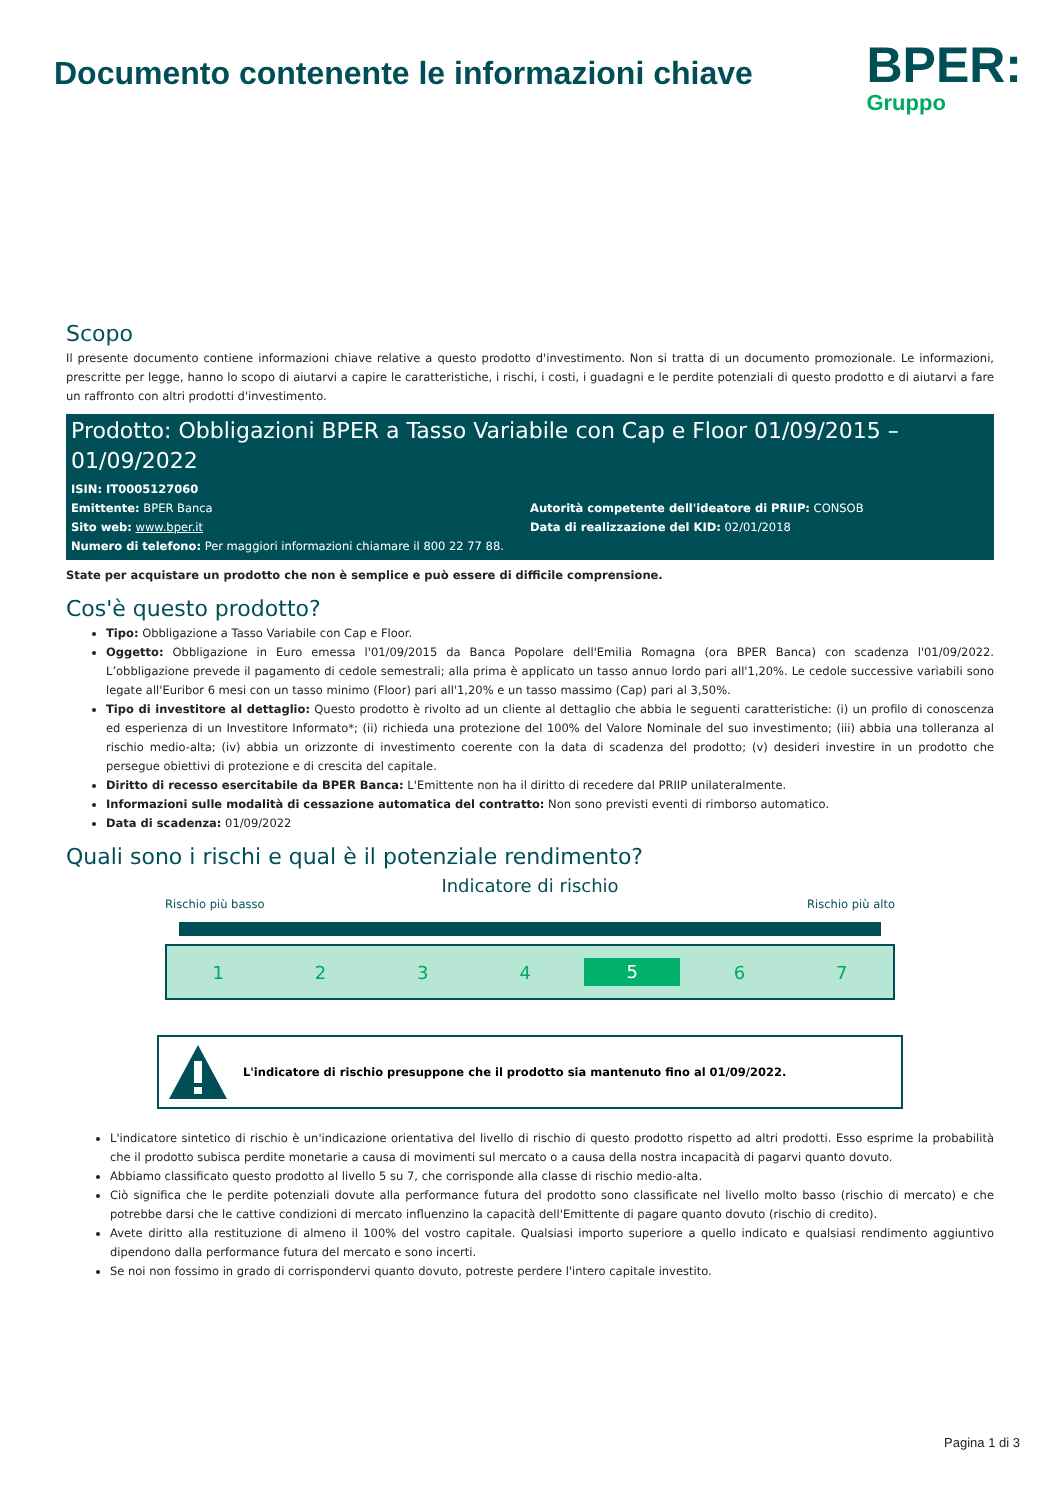Documento contenente le informazioni chiave
BPER:
Gruppo
Scopo
Il presente documento contiene informazioni chiave relative a questo prodotto d'investimento. Non si tratta di un documento promozionale. Le informazioni, prescritte per legge, hanno lo scopo di aiutarvi a capire le caratteristiche, i rischi, i costi, i guadagni e le perdite potenziali di questo prodotto e di aiutarvi a fare un raffronto con altri prodotti d'investimento.
Prodotto: Obbligazioni BPER a Tasso Variabile con Cap e Floor 01/09/2015 – 01/09/2022
ISIN: IT0005127060
Emittente: BPER Banca Autorità competente dell'ideatore di PRIIP: CONSOB
Sito web: www.bper.it Data di realizzazione del KID: 02/01/2018
Numero di telefono: Per maggiori informazioni chiamare il 800 22 77 88.
State per acquistare un prodotto che non è semplice e può essere di difficile comprensione.
Cos'è questo prodotto?
Tipo: Obbligazione a Tasso Variabile con Cap e Floor.
Oggetto: Obbligazione in Euro emessa l'01/09/2015 da Banca Popolare dell'Emilia Romagna (ora BPER Banca) con scadenza l'01/09/2022. L’obbligazione prevede il pagamento di cedole semestrali; alla prima è applicato un tasso annuo lordo pari all'1,20%. Le cedole successive variabili sono legate all'Euribor 6 mesi con un tasso minimo (Floor) pari all'1,20% e un tasso massimo (Cap) pari al 3,50%.
Tipo di investitore al dettaglio: Questo prodotto è rivolto ad un cliente al dettaglio che abbia le seguenti caratteristiche: (i) un profilo di conoscenza ed esperienza di un Investitore Informato*; (ii) richieda una protezione del 100% del Valore Nominale del suo investimento; (iii) abbia una tolleranza al rischio medio-alta; (iv) abbia un orizzonte di investimento coerente con la data di scadenza del prodotto; (v) desideri investire in un prodotto che persegue obiettivi di protezione e di crescita del capitale.
Diritto di recesso esercitabile da BPER Banca: L'Emittente non ha il diritto di recedere dal PRIIP unilateralmente.
Informazioni sulle modalità di cessazione automatica del contratto: Non sono previsti eventi di rimborso automatico.
Data di scadenza: 01/09/2022
Quali sono i rischi e qual è il potenziale rendimento?
Indicatore di rischio
Rischio più basso Rischio più alto
1234 5 6 7
L'indicatore di rischio presuppone che il prodotto sia mantenuto fino al 01/09/2022.
L'indicatore sintetico di rischio è un'indicazione orientativa del livello di rischio di questo prodotto rispetto ad altri prodotti. Esso esprime la probabilità che il prodotto subisca perdite monetarie a causa di movimenti sul mercato o a causa della nostra incapacità di pagarvi quanto dovuto.
Abbiamo classificato questo prodotto al livello 5 su 7, che corrisponde alla classe di rischio medio-alta.
Ciò significa che le perdite potenziali dovute alla performance futura del prodotto sono classificate nel livello molto basso (rischio di mercato) e che potrebbe darsi che le cattive condizioni di mercato influenzino la capacità dell'Emittente di pagare quanto dovuto (rischio di credito).
Avete diritto alla restituzione di almeno il 100% del vostro capitale. Qualsiasi importo superiore a quello indicato e qualsiasi rendimento aggiuntivo dipendono dalla performance futura del mercato e sono incerti.
Se noi non fossimo in grado di corrispondervi quanto dovuto, potreste perdere l'intero capitale investito.
Pagina 1 di 3